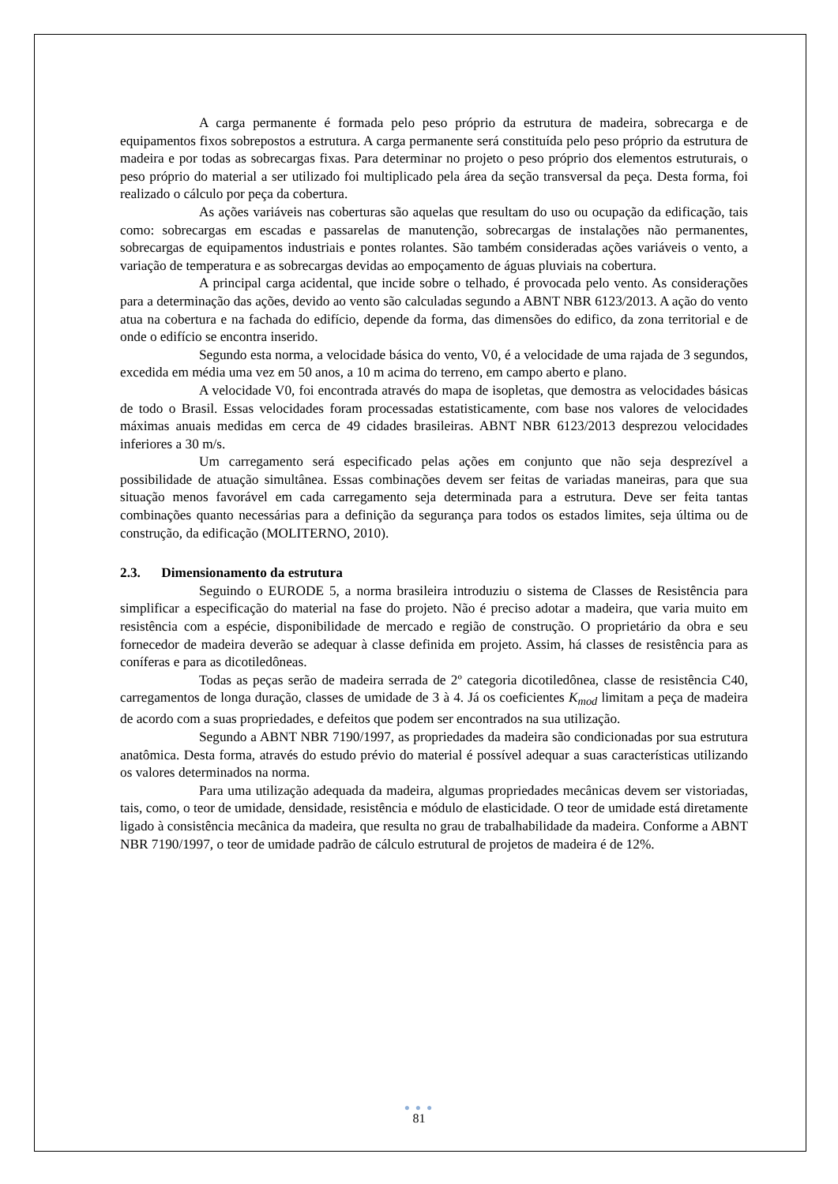A carga permanente é formada pelo peso próprio da estrutura de madeira, sobrecarga e de equipamentos fixos sobrepostos a estrutura. A carga permanente será constituída pelo peso próprio da estrutura de madeira e por todas as sobrecargas fixas. Para determinar no projeto o peso próprio dos elementos estruturais, o peso próprio do material a ser utilizado foi multiplicado pela área da seção transversal da peça. Desta forma, foi realizado o cálculo por peça da cobertura.
As ações variáveis nas coberturas são aquelas que resultam do uso ou ocupação da edificação, tais como: sobrecargas em escadas e passarelas de manutenção, sobrecargas de instalações não permanentes, sobrecargas de equipamentos industriais e pontes rolantes. São também consideradas ações variáveis o vento, a variação de temperatura e as sobrecargas devidas ao empoçamento de águas pluviais na cobertura.
A principal carga acidental, que incide sobre o telhado, é provocada pelo vento. As considerações para a determinação das ações, devido ao vento são calculadas segundo a ABNT NBR 6123/2013. A ação do vento atua na cobertura e na fachada do edifício, depende da forma, das dimensões do edifico, da zona territorial e de onde o edifício se encontra inserido.
Segundo esta norma, a velocidade básica do vento, V0, é a velocidade de uma rajada de 3 segundos, excedida em média uma vez em 50 anos, a 10 m acima do terreno, em campo aberto e plano.
A velocidade V0, foi encontrada através do mapa de isopletas, que demostra as velocidades básicas de todo o Brasil. Essas velocidades foram processadas estatisticamente, com base nos valores de velocidades máximas anuais medidas em cerca de 49 cidades brasileiras. ABNT NBR 6123/2013 desprezou velocidades inferiores a 30 m/s.
Um carregamento será especificado pelas ações em conjunto que não seja desprezível a possibilidade de atuação simultânea. Essas combinações devem ser feitas de variadas maneiras, para que sua situação menos favorável em cada carregamento seja determinada para a estrutura. Deve ser feita tantas combinações quanto necessárias para a definição da segurança para todos os estados limites, seja última ou de construção, da edificação (MOLITERNO, 2010).
2.3. Dimensionamento da estrutura
Seguindo o EURODE 5, a norma brasileira introduziu o sistema de Classes de Resistência para simplificar a especificação do material na fase do projeto. Não é preciso adotar a madeira, que varia muito em resistência com a espécie, disponibilidade de mercado e região de construção. O proprietário da obra e seu fornecedor de madeira deverão se adequar à classe definida em projeto. Assim, há classes de resistência para as coníferas e para as dicotiledôneas.
Todas as peças serão de madeira serrada de 2º categoria dicotiledônea, classe de resistência C40, carregamentos de longa duração, classes de umidade de 3 à 4. Já os coeficientes K<sub>mod</sub> limitam a peça de madeira de acordo com a suas propriedades, e defeitos que podem ser encontrados na sua utilização.
Segundo a ABNT NBR 7190/1997, as propriedades da madeira são condicionadas por sua estrutura anatômica. Desta forma, através do estudo prévio do material é possível adequar a suas características utilizando os valores determinados na norma.
Para uma utilização adequada da madeira, algumas propriedades mecânicas devem ser vistoriadas, tais, como, o teor de umidade, densidade, resistência e módulo de elasticidade. O teor de umidade está diretamente ligado à consistência mecânica da madeira, que resulta no grau de trabalhabilidade da madeira. Conforme a ABNT NBR 7190/1997, o teor de umidade padrão de cálculo estrutural de projetos de madeira é de 12%.
● ● ●
81